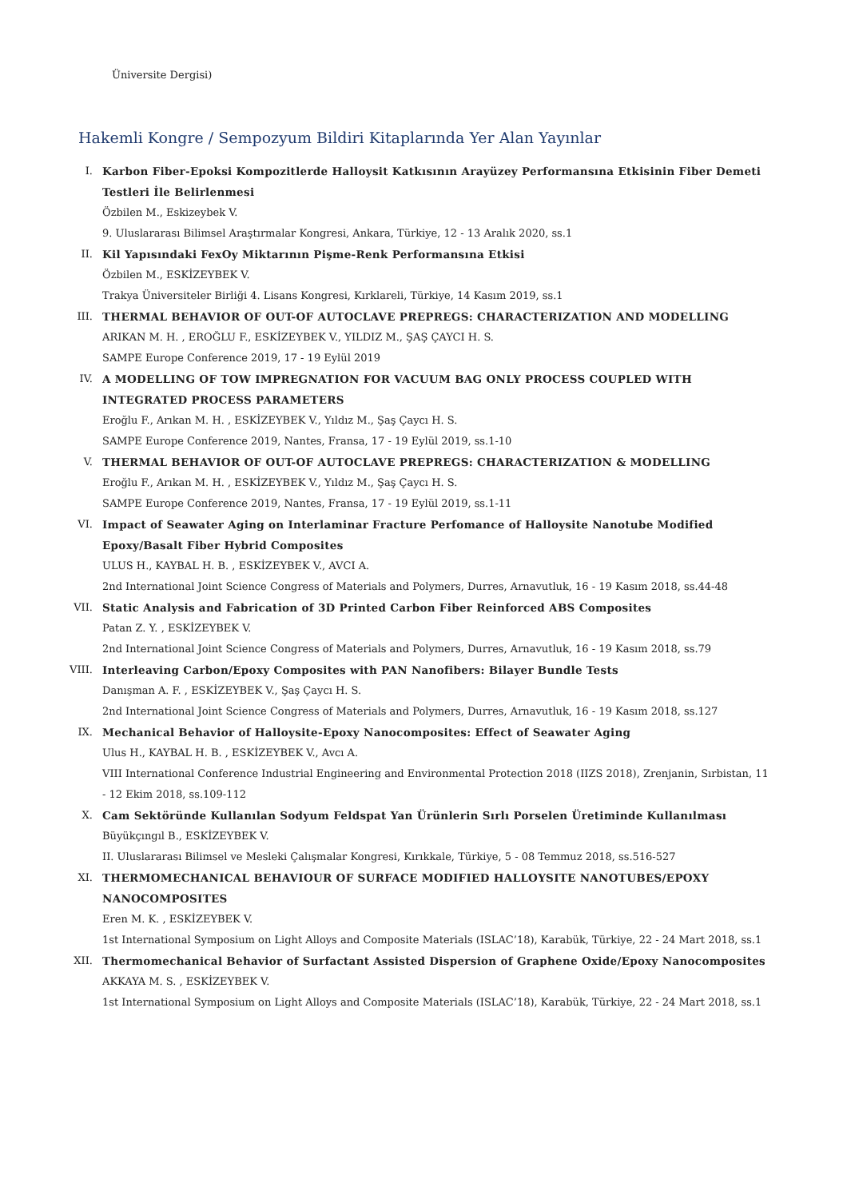Üniversite Dergisi)
Hakemli Kongre / Sempozyum Bildiri Kitaplarında Yer Alan Yayınlar
I. Karbon Fiber-Epoksi Kompozitlerde Halloysit Katkısının Arayüzey Performansına Etkisinin Fiber Demeti Testleri İle Belirlenmesi
Özbilen M., Eskizeybek V.
9. Uluslararası Bilimsel Araştırmalar Kongresi, Ankara, Türkiye, 12 - 13 Aralık 2020, ss.1
II. Kil Yapısındaki FexOy Miktarının Pişme-Renk Performansına Etkisi
Özbilen M., ESKİZEYBEK V.
Trakya Üniversiteler Birliği 4. Lisans Kongresi, Kırklareli, Türkiye, 14 Kasım 2019, ss.1
III. THERMAL BEHAVIOR OF OUT-OF AUTOCLAVE PREPREGS: CHARACTERIZATION AND MODELLING
ARIKAN M. H. , EROĞLU F., ESKİZEYBEK V., YILDIZ M., ŞAŞ ÇAYCI H. S.
SAMPE Europe Conference 2019, 17 - 19 Eylül 2019
IV. A MODELLING OF TOW IMPREGNATION FOR VACUUM BAG ONLY PROCESS COUPLED WITH INTEGRATED PROCESS PARAMETERS
Eroğlu F., Arıkan M. H. , ESKİZEYBEK V., Yıldız M., Şaş Çaycı H. S.
SAMPE Europe Conference 2019, Nantes, Fransa, 17 - 19 Eylül 2019, ss.1-10
V. THERMAL BEHAVIOR OF OUT-OF AUTOCLAVE PREPREGS: CHARACTERIZATION & MODELLING
Eroğlu F., Arıkan M. H. , ESKİZEYBEK V., Yıldız M., Şaş Çaycı H. S.
SAMPE Europe Conference 2019, Nantes, Fransa, 17 - 19 Eylül 2019, ss.1-11
VI. Impact of Seawater Aging on Interlaminar Fracture Perfomance of Halloysite Nanotube Modified Epoxy/Basalt Fiber Hybrid Composites
ULUS H., KAYBAL H. B. , ESKİZEYBEK V., AVCI A.
2nd International Joint Science Congress of Materials and Polymers, Durres, Arnavutluk, 16 - 19 Kasım 2018, ss.44-48
VII. Static Analysis and Fabrication of 3D Printed Carbon Fiber Reinforced ABS Composites
Patan Z. Y. , ESKİZEYBEK V.
2nd International Joint Science Congress of Materials and Polymers, Durres, Arnavutluk, 16 - 19 Kasım 2018, ss.79
VIII. Interleaving Carbon/Epoxy Composites with PAN Nanofibers: Bilayer Bundle Tests
Danışman A. F. , ESKİZEYBEK V., Şaş Çaycı H. S.
2nd International Joint Science Congress of Materials and Polymers, Durres, Arnavutluk, 16 - 19 Kasım 2018, ss.127
IX. Mechanical Behavior of Halloysite-Epoxy Nanocomposites: Effect of Seawater Aging
Ulus H., KAYBAL H. B. , ESKİZEYBEK V., Avcı A.
VIII International Conference Industrial Engineering and Environmental Protection 2018 (IIZS 2018), Zrenjanin, Sırbistan, 11 - 12 Ekim 2018, ss.109-112
X. Cam Sektöründe Kullanılan Sodyum Feldspat Yan Ürünlerin Sırlı Porselen Üretiminde Kullanılması
Büyükçıngıl B., ESKİZEYBEK V.
II. Uluslararası Bilimsel ve Mesleki Çalışmalar Kongresi, Kırıkkale, Türkiye, 5 - 08 Temmuz 2018, ss.516-527
XI. THERMOMECHANICAL BEHAVIOUR OF SURFACE MODIFIED HALLOYSITE NANOTUBES/EPOXY NANOCOMPOSITES
Eren M. K. , ESKİZEYBEK V.
1st International Symposium on Light Alloys and Composite Materials (ISLAC’18), Karabük, Türkiye, 22 - 24 Mart 2018, ss.1
XII. Thermomechanical Behavior of Surfactant Assisted Dispersion of Graphene Oxide/Epoxy Nanocomposites
AKKAYA M. S. , ESKİZEYBEK V.
1st International Symposium on Light Alloys and Composite Materials (ISLAC’18), Karabük, Türkiye, 22 - 24 Mart 2018, ss.1